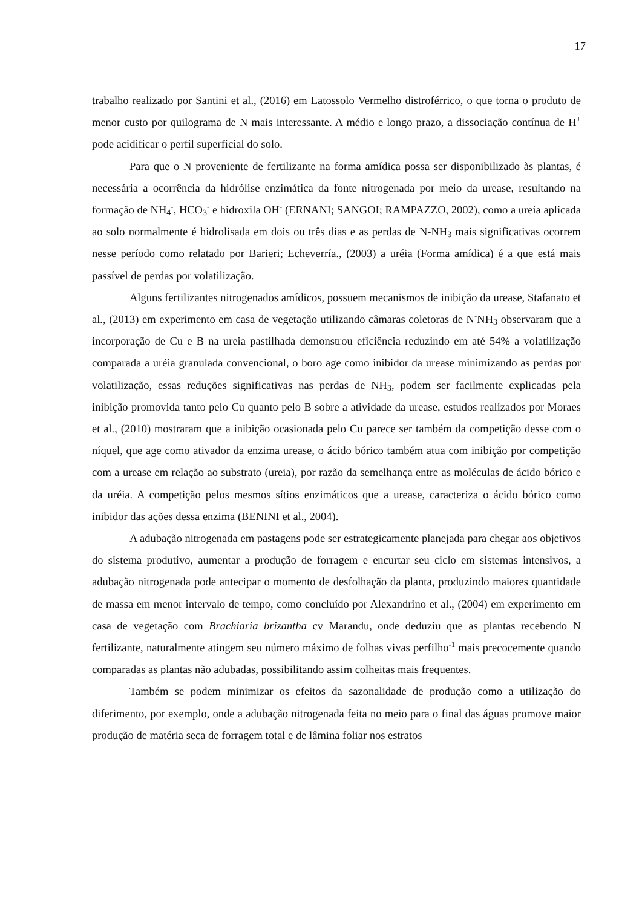17
trabalho realizado por Santini et al., (2016) em Latossolo Vermelho distroférrico, o que torna o produto de menor custo por quilograma de N mais interessante. A médio e longo prazo, a dissociação contínua de H<sup>+</sup> pode acidificar o perfil superficial do solo.
Para que o N proveniente de fertilizante na forma amídica possa ser disponibilizado às plantas, é necessária a ocorrência da hidrólise enzimática da fonte nitrogenada por meio da urease, resultando na formação de NH<sub>4</sub><sup>-</sup>, HCO<sub>3</sub><sup>-</sup> e hidroxila OH<sup>-</sup> (ERNANI; SANGOI; RAMPAZZO, 2002), como a ureia aplicada ao solo normalmente é hidrolisada em dois ou três dias e as perdas de N-NH<sub>3</sub> mais significativas ocorrem nesse período como relatado por Barieri; Echeverría., (2003) a uréia (Forma amídica) é a que está mais passível de perdas por volatilização.
Alguns fertilizantes nitrogenados amídicos, possuem mecanismos de inibição da urease, Stafanato et al., (2013) em experimento em casa de vegetação utilizando câmaras coletoras de N<sup>-</sup>NH<sub>3</sub> observaram que a incorporação de Cu e B na ureia pastilhada demonstrou eficiência reduzindo em até 54% a volatilização comparada a uréia granulada convencional, o boro age como inibidor da urease minimizando as perdas por volatilização, essas reduções significativas nas perdas de NH<sub>3</sub>, podem ser facilmente explicadas pela inibição promovida tanto pelo Cu quanto pelo B sobre a atividade da urease, estudos realizados por Moraes et al., (2010) mostraram que a inibição ocasionada pelo Cu parece ser também da competição desse com o níquel, que age como ativador da enzima urease, o ácido bórico também atua com inibição por competição com a urease em relação ao substrato (ureia), por razão da semelhança entre as moléculas de ácido bórico e da uréia. A competição pelos mesmos sítios enzimáticos que a urease, caracteriza o ácido bórico como inibidor das ações dessa enzima (BENINI et al., 2004).
A adubação nitrogenada em pastagens pode ser estrategicamente planejada para chegar aos objetivos do sistema produtivo, aumentar a produção de forragem e encurtar seu ciclo em sistemas intensivos, a adubação nitrogenada pode antecipar o momento de desfolhação da planta, produzindo maiores quantidade de massa em menor intervalo de tempo, como concluído por Alexandrino et al., (2004) em experimento em casa de vegetação com Brachiaria brizantha cv Marandu, onde deduziu que as plantas recebendo N fertilizante, naturalmente atingem seu número máximo de folhas vivas perfilho<sup>-1</sup> mais precocemente quando comparadas as plantas não adubadas, possibilitando assim colheitas mais frequentes.
Também se podem minimizar os efeitos da sazonalidade de produção como a utilização do diferimento, por exemplo, onde a adubação nitrogenada feita no meio para o final das águas promove maior produção de matéria seca de forragem total e de lâmina foliar nos estratos